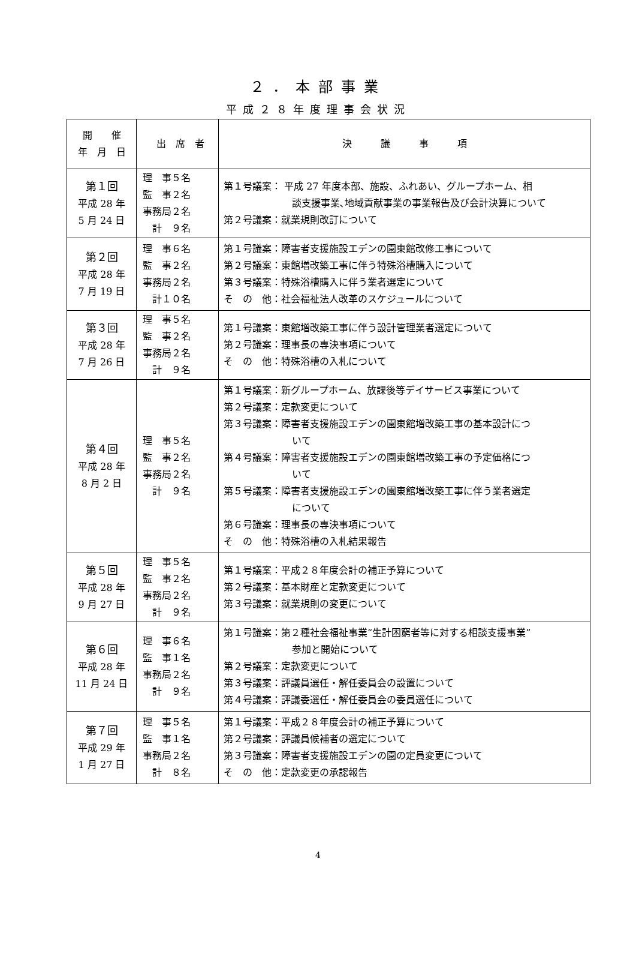２．本部事業
平成２８年度理事会状況
| 開 催 年 月 日 | 出 席 者 | 決 議 事 項 |
| --- | --- | --- |
| 第１回 平成 28 年 5 月 24 日 | 理 事５名 監 事２名 事務局２名 計 ９名 | 第１号議案： 平成 27 年度本部、施設、ふれあい、グループホーム、相 談支援事業､地域貢献事業の事業報告及び会計決算について 第２号議案：就業規則改訂について |
| 第２回 平成 28 年 7 月 19 日 | 理 事６名 監 事２名 事務局２名 計１０名 | 第１号議案：障害者支援施設エデンの園東館改修工事について 第２号議案：東館増改築工事に伴う特殊浴槽購入について 第３号議案：特殊浴槽購入に伴う業者選定について そ の 他：社会福祉法人改革のスケジュールについて |
| 第３回 平成 28 年 7 月 26 日 | 理 事５名 監 事２名 事務局２名 計 ９名 | 第１号議案：東館増改築工事に伴う設計管理業者選定について 第２号議案：理事長の専決事項について そ の 他：特殊浴槽の入札について |
| 第４回 平成 28 年 8 月 2 日 | 理 事５名 監 事２名 事務局２名 計 ９名 | 第１号議案：新グループホーム、放課後等デイサービス事業について 第２号議案：定款変更について 第３号議案：障害者支援施設エデンの園東館増改築工事の基本設計につ いて 第４号議案：障害者支援施設エデンの園東館増改築工事の予定価格につ いて 第５号議案：障害者支援施設エデンの園東館増改築工事に伴う業者選定 について 第６号議案：理事長の専決事項について そ の 他：特殊浴槽の入札結果報告 |
| 第５回 平成 28 年 9 月 27 日 | 理 事５名 監 事２名 事務局２名 計 ９名 | 第１号議案：平成２８年度会計の補正予算について 第２号議案：基本財産と定款変更について 第３号議案：就業規則の変更について |
| 第６回 平成 28 年 11 月 24 日 | 理 事６名 監 事１名 事務局２名 計 ９名 | 第１号議案：第２種社会福祉事業“生計困窮者等に対する相談支援事業” 参加と開始について 第２号議案：定款変更について 第３号議案：評議員選任・解任委員会の設置について 第４号議案：評議委選任・解任委員会の委員選任について |
| 第７回 平成 29 年 1 月 27 日 | 理 事５名 監 事１名 事務局２名 計 ８名 | 第１号議案：平成２８年度会計の補正予算について 第２号議案：評議員候補者の選定について 第３号議案：障害者支援施設エデンの園の定員変更について そ の 他：定款変更の承認報告 |
4